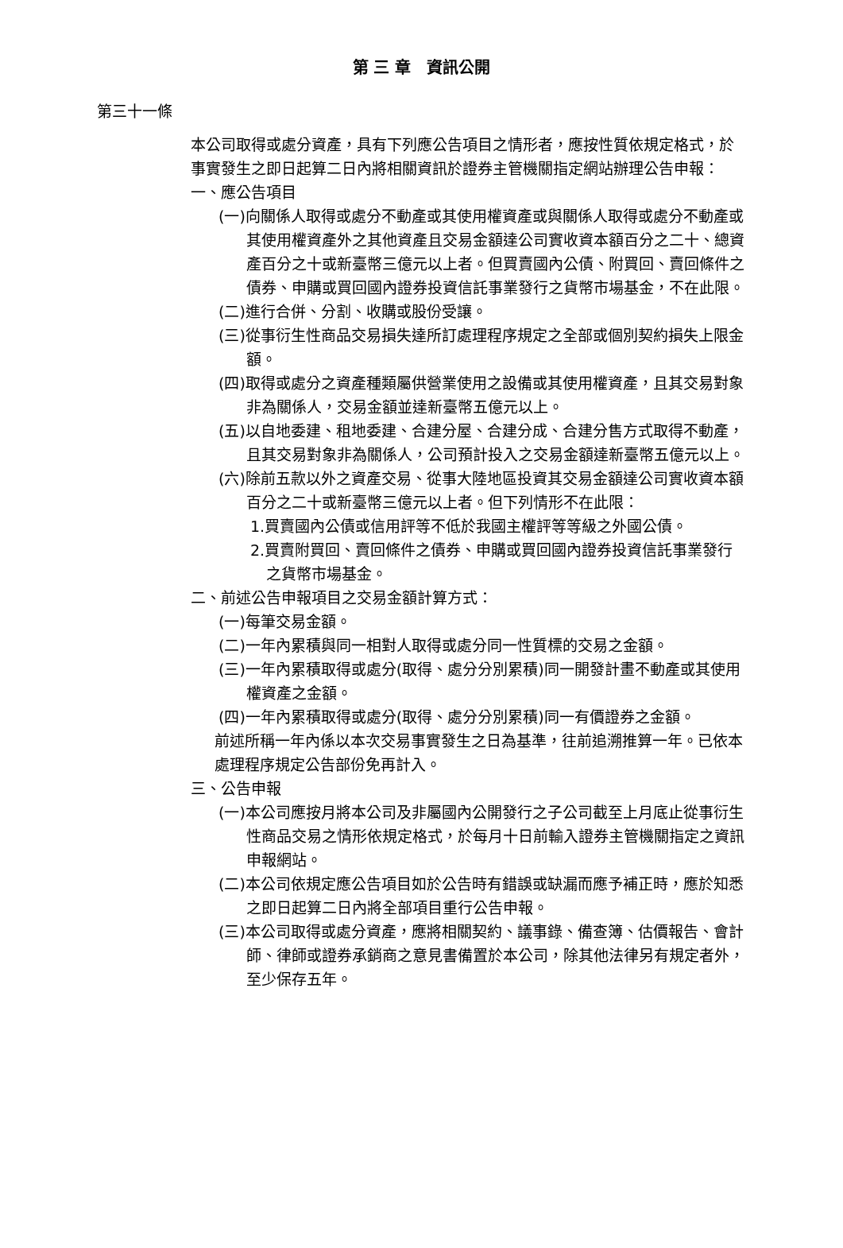第 三 章　資訊公開
第三十一條
本公司取得或處分資產，具有下列應公告項目之情形者，應按性質依規定格式，於事實發生之即日起算二日內將相關資訊於證券主管機關指定網站辦理公告申報：
一、應公告項目
(一)向關係人取得或處分不動產或其使用權資產或與關係人取得或處分不動產或其使用權資產外之其他資產且交易金額達公司實收資本額百分之二十、總資產百分之十或新臺幣三億元以上者。但買賣國內公債、附買回、賣回條件之債券、申購或買回國內證券投資信託事業發行之貨幣市場基金，不在此限。
(二)進行合併、分割、收購或股份受讓。
(三)從事衍生性商品交易損失達所訂處理程序規定之全部或個別契約損失上限金額。
(四)取得或處分之資產種類屬供營業使用之設備或其使用權資產，且其交易對象非為關係人，交易金額並達新臺幣五億元以上。
(五)以自地委建、租地委建、合建分屋、合建分成、合建分售方式取得不動產，且其交易對象非為關係人，公司預計投入之交易金額達新臺幣五億元以上。
(六)除前五款以外之資產交易、從事大陸地區投資其交易金額達公司實收資本額百分之二十或新臺幣三億元以上者。但下列情形不在此限：
1.買賣國內公債或信用評等不低於我國主權評等等級之外國公債。
2.買賣附買回、賣回條件之債券、申購或買回國內證券投資信託事業發行之貨幣市場基金。
二、前述公告申報項目之交易金額計算方式：
(一)每筆交易金額。
(二)一年內累積與同一相對人取得或處分同一性質標的交易之金額。
(三)一年內累積取得或處分(取得、處分分別累積)同一開發計畫不動產或其使用權資產之金額。
(四)一年內累積取得或處分(取得、處分分別累積)同一有價證券之金額。
前述所稱一年內係以本次交易事實發生之日為基準，往前追溯推算一年。已依本處理程序規定公告部份免再計入。
三、公告申報
(一)本公司應按月將本公司及非屬國內公開發行之子公司截至上月底止從事衍生性商品交易之情形依規定格式，於每月十日前輸入證券主管機關指定之資訊申報網站。
(二)本公司依規定應公告項目如於公告時有錯誤或缺漏而應予補正時，應於知悉之即日起算二日內將全部項目重行公告申報。
(三)本公司取得或處分資產，應將相關契約、議事錄、備查簿、估價報告、會計師、律師或證券承銷商之意見書備置於本公司，除其他法律另有規定者外，至少保存五年。